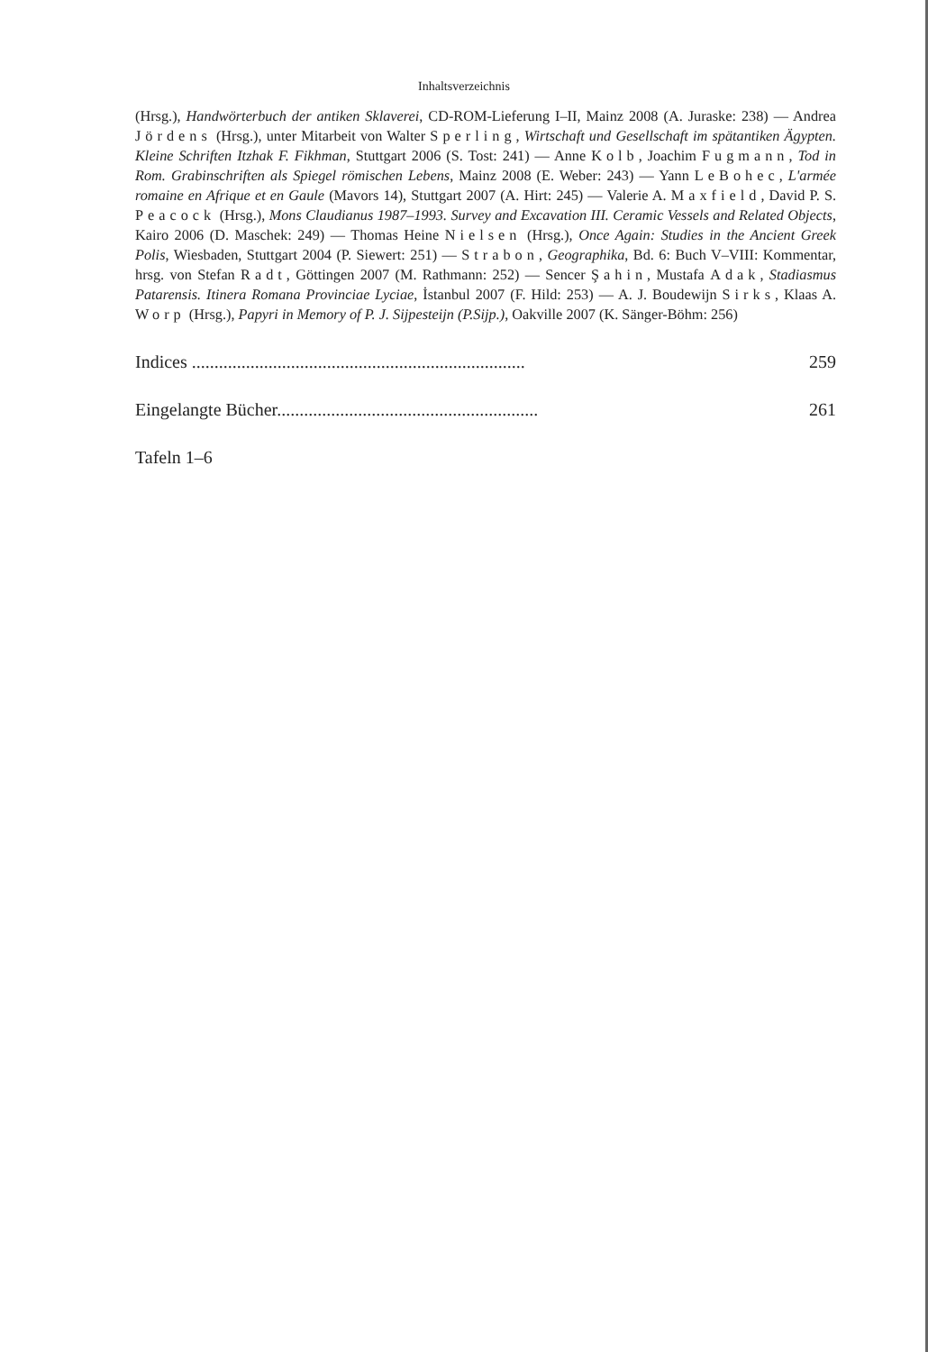Inhaltsverzeichnis
(Hrsg.), Handwörterbuch der antiken Sklaverei, CD-ROM-Lieferung I–II, Mainz 2008 (A. Juraske: 238) — Andrea Jördens (Hrsg.), unter Mitarbeit von Walter Sperling, Wirtschaft und Gesellschaft im spätantiken Ägypten. Kleine Schriften Itzhak F. Fikhman, Stuttgart 2006 (S. Tost: 241) — Anne Kolb, Joachim Fugmann, Tod in Rom. Grabinschriften als Spiegel römischen Lebens, Mainz 2008 (E. Weber: 243) — Yann LeBohec, L'armée romaine en Afrique et en Gaule (Mavors 14), Stuttgart 2007 (A. Hirt: 245) — Valerie A. Maxfield, David P. S. Peacock (Hrsg.), Mons Claudianus 1987–1993. Survey and Excavation III. Ceramic Vessels and Related Objects, Kairo 2006 (D. Maschek: 249) — Thomas Heine Nielsen (Hrsg.), Once Again: Studies in the Ancient Greek Polis, Wiesbaden, Stuttgart 2004 (P. Siewert: 251) — Strabon, Geographika, Bd. 6: Buch V–VIII: Kommentar, hrsg. von Stefan Radt, Göttingen 2007 (M. Rathmann: 252) — Sencer Şahin, Mustafa Adak, Stadiasmus Patarensis. Itinera Romana Provinciae Lyciae, İstanbul 2007 (F. Hild: 253) — A. J. Boudewijn Sirks, Klaas A. Worp (Hrsg.), Papyri in Memory of P. J. Sijpesteijn (P.Sijp.), Oakville 2007 (K. Sänger-Böhm: 256)
Indices .......................................................................... 259
Eingelangte Bücher.......................................................... 261
Tafeln 1–6